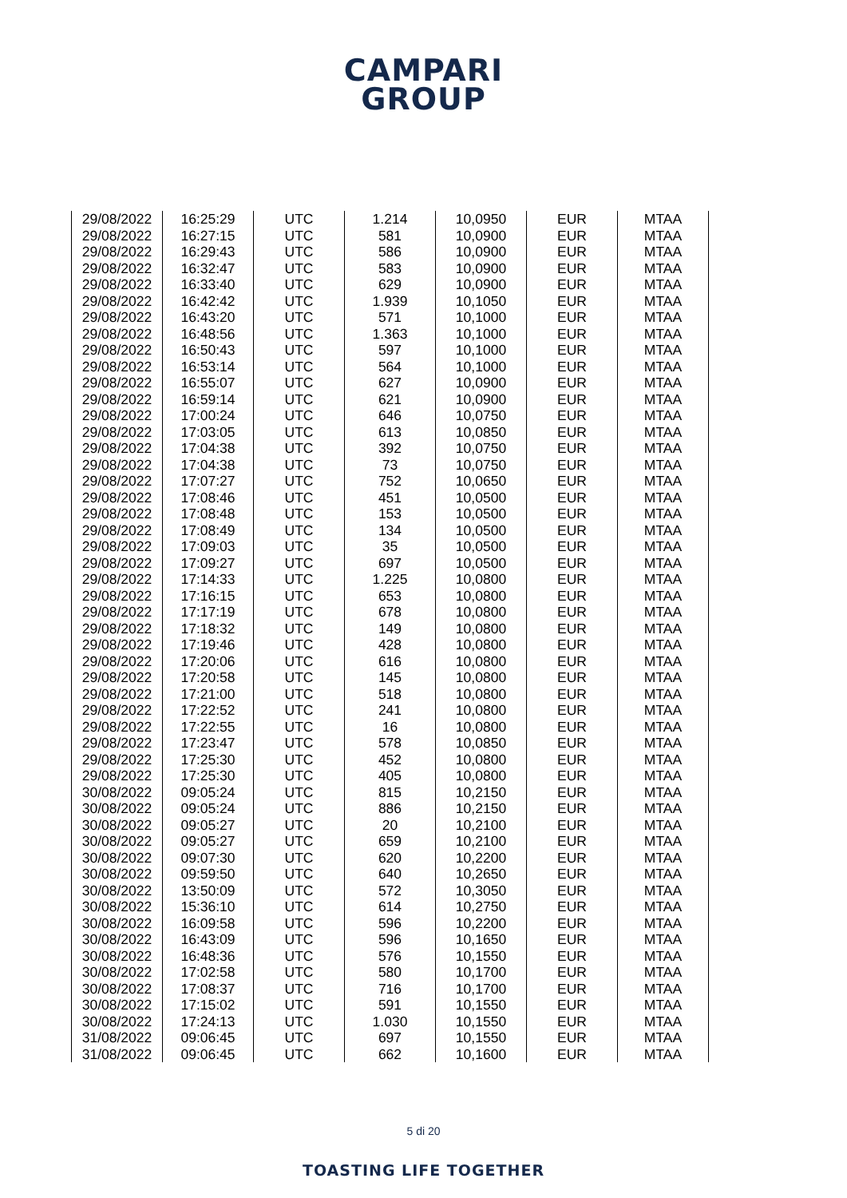CAMPARI
GROUP
| 29/08/2022 | 16:25:29 | UTC | 1.214 | 10,0950 | EUR | MTAA |
| 29/08/2022 | 16:27:15 | UTC | 581 | 10,0900 | EUR | MTAA |
| 29/08/2022 | 16:29:43 | UTC | 586 | 10,0900 | EUR | MTAA |
| 29/08/2022 | 16:32:47 | UTC | 583 | 10,0900 | EUR | MTAA |
| 29/08/2022 | 16:33:40 | UTC | 629 | 10,0900 | EUR | MTAA |
| 29/08/2022 | 16:42:42 | UTC | 1.939 | 10,1050 | EUR | MTAA |
| 29/08/2022 | 16:43:20 | UTC | 571 | 10,1000 | EUR | MTAA |
| 29/08/2022 | 16:48:56 | UTC | 1.363 | 10,1000 | EUR | MTAA |
| 29/08/2022 | 16:50:43 | UTC | 597 | 10,1000 | EUR | MTAA |
| 29/08/2022 | 16:53:14 | UTC | 564 | 10,1000 | EUR | MTAA |
| 29/08/2022 | 16:55:07 | UTC | 627 | 10,0900 | EUR | MTAA |
| 29/08/2022 | 16:59:14 | UTC | 621 | 10,0900 | EUR | MTAA |
| 29/08/2022 | 17:00:24 | UTC | 646 | 10,0750 | EUR | MTAA |
| 29/08/2022 | 17:03:05 | UTC | 613 | 10,0850 | EUR | MTAA |
| 29/08/2022 | 17:04:38 | UTC | 392 | 10,0750 | EUR | MTAA |
| 29/08/2022 | 17:04:38 | UTC | 73 | 10,0750 | EUR | MTAA |
| 29/08/2022 | 17:07:27 | UTC | 752 | 10,0650 | EUR | MTAA |
| 29/08/2022 | 17:08:46 | UTC | 451 | 10,0500 | EUR | MTAA |
| 29/08/2022 | 17:08:48 | UTC | 153 | 10,0500 | EUR | MTAA |
| 29/08/2022 | 17:08:49 | UTC | 134 | 10,0500 | EUR | MTAA |
| 29/08/2022 | 17:09:03 | UTC | 35 | 10,0500 | EUR | MTAA |
| 29/08/2022 | 17:09:27 | UTC | 697 | 10,0500 | EUR | MTAA |
| 29/08/2022 | 17:14:33 | UTC | 1.225 | 10,0800 | EUR | MTAA |
| 29/08/2022 | 17:16:15 | UTC | 653 | 10,0800 | EUR | MTAA |
| 29/08/2022 | 17:17:19 | UTC | 678 | 10,0800 | EUR | MTAA |
| 29/08/2022 | 17:18:32 | UTC | 149 | 10,0800 | EUR | MTAA |
| 29/08/2022 | 17:19:46 | UTC | 428 | 10,0800 | EUR | MTAA |
| 29/08/2022 | 17:20:06 | UTC | 616 | 10,0800 | EUR | MTAA |
| 29/08/2022 | 17:20:58 | UTC | 145 | 10,0800 | EUR | MTAA |
| 29/08/2022 | 17:21:00 | UTC | 518 | 10,0800 | EUR | MTAA |
| 29/08/2022 | 17:22:52 | UTC | 241 | 10,0800 | EUR | MTAA |
| 29/08/2022 | 17:22:55 | UTC | 16 | 10,0800 | EUR | MTAA |
| 29/08/2022 | 17:23:47 | UTC | 578 | 10,0850 | EUR | MTAA |
| 29/08/2022 | 17:25:30 | UTC | 452 | 10,0800 | EUR | MTAA |
| 29/08/2022 | 17:25:30 | UTC | 405 | 10,0800 | EUR | MTAA |
| 30/08/2022 | 09:05:24 | UTC | 815 | 10,2150 | EUR | MTAA |
| 30/08/2022 | 09:05:24 | UTC | 886 | 10,2150 | EUR | MTAA |
| 30/08/2022 | 09:05:27 | UTC | 20 | 10,2100 | EUR | MTAA |
| 30/08/2022 | 09:05:27 | UTC | 659 | 10,2100 | EUR | MTAA |
| 30/08/2022 | 09:07:30 | UTC | 620 | 10,2200 | EUR | MTAA |
| 30/08/2022 | 09:59:50 | UTC | 640 | 10,2650 | EUR | MTAA |
| 30/08/2022 | 13:50:09 | UTC | 572 | 10,3050 | EUR | MTAA |
| 30/08/2022 | 15:36:10 | UTC | 614 | 10,2750 | EUR | MTAA |
| 30/08/2022 | 16:09:58 | UTC | 596 | 10,2200 | EUR | MTAA |
| 30/08/2022 | 16:43:09 | UTC | 596 | 10,1650 | EUR | MTAA |
| 30/08/2022 | 16:48:36 | UTC | 576 | 10,1550 | EUR | MTAA |
| 30/08/2022 | 17:02:58 | UTC | 580 | 10,1700 | EUR | MTAA |
| 30/08/2022 | 17:08:37 | UTC | 716 | 10,1700 | EUR | MTAA |
| 30/08/2022 | 17:15:02 | UTC | 591 | 10,1550 | EUR | MTAA |
| 30/08/2022 | 17:24:13 | UTC | 1.030 | 10,1550 | EUR | MTAA |
| 31/08/2022 | 09:06:45 | UTC | 697 | 10,1550 | EUR | MTAA |
| 31/08/2022 | 09:06:45 | UTC | 662 | 10,1600 | EUR | MTAA |
5 di 20
TOASTING LIFE TOGETHER